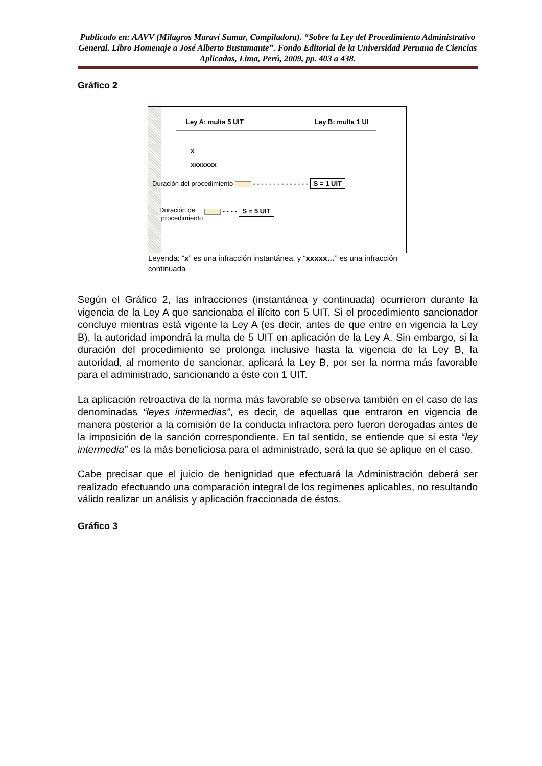Publicado en: AAVV (Milagros Maraví Sumar, Compiladora). “Sobre la Ley del Procedimiento Administrativo General. Libro Homenaje a José Alberto Bustamante”. Fondo Editorial de la Universidad Peruana de Ciencias Aplicadas, Lima, Perú, 2009, pp. 403 a 438.
Gráfico 2
Ley A: multa 5 UIT Ley B: multa 1 UI
x
xxxxxxx
Duración del procedimiento - - - - - - - - - - - - - - S = 1 UIT
Duración de
procedimiento
- - - - S = 5 UIT
Leyenda: “x” es una infracción instantánea, y “xxxxx…” es una infracción continuada
Según el Gráfico 2, las infracciones (instantánea y continuada) ocurrieron durante la vigencia de la Ley A que sancionaba el ilícito con 5 UIT. Si el procedimiento sancionador concluye mientras está vigente la Ley A (es decir, antes de que entre en vigencia la Ley B), la autoridad impondrá la multa de 5 UIT en aplicación de la Ley A. Sin embargo, si la duración del procedimiento se prolonga inclusive hasta la vigencia de la Ley B, la autoridad, al momento de sancionar, aplicará la Ley B, por ser la norma más favorable para el administrado, sancionando a éste con 1 UIT.
La aplicación retroactiva de la norma más favorable se observa también en el caso de las denominadas “leyes intermedias”, es decir, de aquellas que entraron en vigencia de manera posterior a la comisión de la conducta infractora pero fueron derogadas antes de la imposición de la sanción correspondiente. En tal sentido, se entiende que si esta “ley intermedia” es la más beneficiosa para el administrado, será la que se aplique en el caso.
Cabe precisar que el juicio de benignidad que efectuará la Administración deberá ser realizado efectuando una comparación integral de los regímenes aplicables, no resultando válido realizar un análisis y aplicación fraccionada de éstos.
Gráfico 3